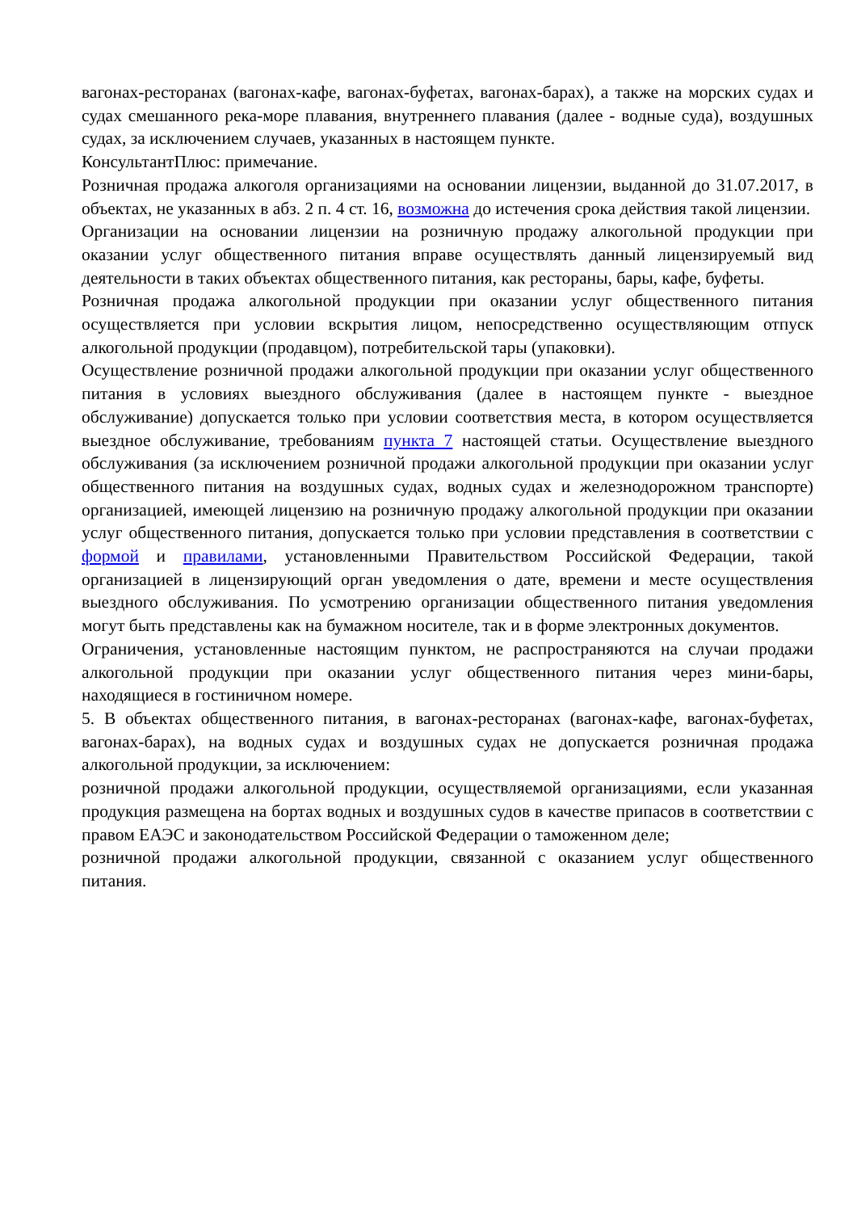вагонах-ресторанах (вагонах-кафе, вагонах-буфетах, вагонах-барах), а также на морских судах и судах смешанного река-море плавания, внутреннего плавания (далее - водные суда), воздушных судах, за исключением случаев, указанных в настоящем пункте.
КонсультантПлюс: примечание.
Розничная продажа алкоголя организациями на основании лицензии, выданной до 31.07.2017, в объектах, не указанных в абз. 2 п. 4 ст. 16, возможна до истечения срока действия такой лицензии.
Организации на основании лицензии на розничную продажу алкогольной продукции при оказании услуг общественного питания вправе осуществлять данный лицензируемый вид деятельности в таких объектах общественного питания, как рестораны, бары, кафе, буфеты.
Розничная продажа алкогольной продукции при оказании услуг общественного питания осуществляется при условии вскрытия лицом, непосредственно осуществляющим отпуск алкогольной продукции (продавцом), потребительской тары (упаковки).
Осуществление розничной продажи алкогольной продукции при оказании услуг общественного питания в условиях выездного обслуживания (далее в настоящем пункте - выездное обслуживание) допускается только при условии соответствия места, в котором осуществляется выездное обслуживание, требованиям пункта 7 настоящей статьи. Осуществление выездного обслуживания (за исключением розничной продажи алкогольной продукции при оказании услуг общественного питания на воздушных судах, водных судах и железнодорожном транспорте) организацией, имеющей лицензию на розничную продажу алкогольной продукции при оказании услуг общественного питания, допускается только при условии представления в соответствии с формой и правилами, установленными Правительством Российской Федерации, такой организацией в лицензирующий орган уведомления о дате, времени и месте осуществления выездного обслуживания. По усмотрению организации общественного питания уведомления могут быть представлены как на бумажном носителе, так и в форме электронных документов.
Ограничения, установленные настоящим пунктом, не распространяются на случаи продажи алкогольной продукции при оказании услуг общественного питания через мини-бары, находящиеся в гостиничном номере.
5. В объектах общественного питания, в вагонах-ресторанах (вагонах-кафе, вагонах-буфетах, вагонах-барах), на водных судах и воздушных судах не допускается розничная продажа алкогольной продукции, за исключением:
розничной продажи алкогольной продукции, осуществляемой организациями, если указанная продукция размещена на бортах водных и воздушных судов в качестве припасов в соответствии с правом ЕАЭС и законодательством Российской Федерации о таможенном деле;
розничной продажи алкогольной продукции, связанной с оказанием услуг общественного питания.